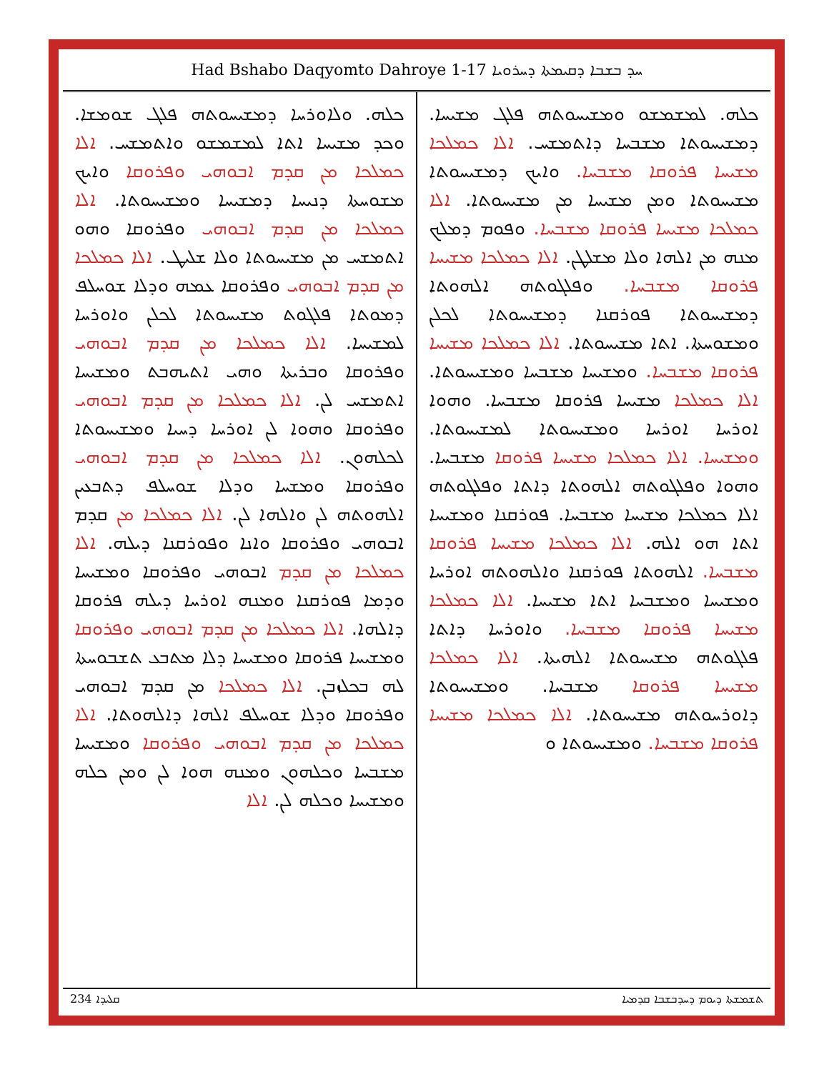Had Bshabo Daqyomto Dahroye 1-17 ܚܕ ܒܫܒܐ ܕܩܝܡܬܐ ܕܚܪܘܝܐ
ܟܠܗ. ܘܠܐܘܪܚܐ ܕܡܫܝܚܘܬܗ ܦܠܓ ܫܘܡܫܐ. ܘܟܕ ܡܫܝܚܐ ܐܬܐ ܠܡܫܡܫܘ ܘܐܬܡܫܚ. ܐܠܐ ܟܡܠܟܐ ܡܢ ܩܕܡ ܐܒܘܗܝ ܘܦܪܘܩܐ ܘܐܝܟ ܡܫܘܚܬܐ ܕܢܝܚܐ ܕܡܫܝܚܐ ܘܡܫܝܚܘܬܐ. ܐܠܐ ܟܡܠܟܐ ܡܢ ܩܕܡ ܐܒܘܗܝ ܘܦܪܘܩܐ ܘܗܘ ܐܬܡܫܚ ܡܢ ܡܫܝܚܘܬܐ ܘܠܐ ܫܠܝܛ. ܐܠܐ ܟܡܠܟܐ ܡܢ ܩܕܡ ܐܒܘܗܝ ܘܦܪܘܩܐ ܥܡܗ ܘܕܠܐ ܫܘܚܠܦ ܕܡܘܬܐ ܦܠܓܘܬ ܡܫܝܚܘܬܐ ܠܟܠܢ ܘܐܘܪܚܐ ܠܡܫܝܚܐ. ܐܠܐ ܟܡܠܟܐ ܡܢ ܩܕܡ ܐܒܘܗܝ ܘܦܪܘܩܐ ܘܒܪܝܬܐ ܘܗܝ ܐܬܝܗܒܬ ܘܡܫܝܚܐ ܐܬܡܫܚ ܠܢ. ܐܠܐ ܟܡܠܟܐ ܡܢ ܩܕܡ ܐܒܘܗܝ ܘܦܪܘܩܐ ܘܗܘܐ ܠܢ ܐܘܪܚܐ ܕܚܝܐ ܘܡܫܝܚܘܬܐ ܠܟܠܗܘܢ. ܐܠܐ ܟܡܠܟܐ ܡܢ ܩܕܡ ܐܒܘܗܝ ܘܦܪܘܩܐ ܘܡܫܚܐ ܘܕܠܐ ܫܘܚܠܦ ܕܬܒܥܝܢ ܐܠܗܘܬܗ ܠܢ ܘܐܠܗܐ ܠܢ. ܐܠܐ ܟܡܠܟܐ ܡܢ ܩܕܡ ܐܒܘܗܝ ܘܦܪܘܩܐ ܘܐܢܐ ܘܦܘܪܩܢܐ ܕܝܠܗ. ܐܠܐ ܟܡܠܟܐ ܡܢ ܩܕܡ ܐܒܘܗܝ ܘܦܪܘܩܐ ܘܡܫܝܚܐ ܘܕܡܐ ܦܘܪܩܢܐ ܘܡܢܗ ܐܘܪܚܐ ܕܝܠܗ ܦܪܘܩܐ ܕܐܠܗܐ. ܐܠܐ ܟܡܠܟܐ ܡܢ ܩܕܡ ܐܒܘܗܝ ܘܦܪܘܩܐ ܘܡܫܝܚܐ ܦܪܘܩܐ ܘܡܫܝܚܐ ܕܠܐ ܡܬܒܥ ܬܫܒܘܚܬܐ ܠܗ ܒܟܠܙܒܢ. ܐܠܐ ܟܡܠܟܐ ܡܢ ܩܕܡ ܐܒܘܗܝ ܘܦܪܘܩܐ ܘܕܠܐ ܫܘܚܠܦ ܐܠܗܐ ܕܐܠܗܘܬܐ. ܐܠܐ ܟܡܠܟܐ ܡܢ ܩܕܡ ܐܒܘܗܝ ܘܦܪܘܩܐ ܘܡܫܝܚܐ ܡܫܒܚܐ ܘܟܠܗܘܢ ܘܡܢܗ ܗܘܐ ܠܢ ܘܡܢ ܟܠܗ ܘܡܫܝܚܐ ܘܟܠܗ ܠܢ. ܐܠܐ
ܟܠܗ. ܠܡܫܡܫܘ ܘܡܫܝܚܘܬܗ ܦܠܓ ܡܫܝܚܐ. ܕܡܫܝܚܘܬܐ ܡܫܒܚܐ ܕܐܬܡܫܚ. ܐܠܐ ܟܡܠܟܐ ܡܫܝܚܐ ܦܪܘܩܐ ܡܫܒܚܐ. ܘܐܝܟ ܕܡܫܝܚܘܬܐ ܡܫܝܚܘܬܐ ܘܡܢ ܡܫܝܚܐ ܡܢ ܡܫܝܚܘܬܐ. ܐܠܐ ܟܡܠܟܐ ܡܫܝܚܐ ܦܪܘܩܐ ܡܫܒܚܐ. ܘܦܘܡ ܕܡܠܟ ܡܢܗ ܡܢ ܐܠܗܐ ܘܠܐ ܡܫܠܛܢ. ܐܠܐ ܟܡܠܟܐ ܡܫܝܚܐ ܦܪܘܩܐ ܡܫܒܚܐ. ܘܦܠܓܘܬܗ ܐܠܗܘܬܐ ܕܡܫܝܚܘܬܐ ܦܘܪܩܢܐ ܕܡܫܝܚܘܬܐ ܠܟܠܢ ܘܡܫܘܚܬܐ. ܐܬܐ ܡܫܝܚܘܬܐ. ܐܠܐ ܟܡܠܟܐ ܡܫܝܚܐ ܦܪܘܩܐ ܡܫܒܚܐ. ܘܡܫܝܚܐ ܡܫܒܚܐ ܘܡܫܝܚܘܬܐ. ܐܠܐ ܟܡܠܟܐ ܡܫܝܚܐ ܦܪܘܩܐ ܡܫܒܚܐ. ܘܗܘܐ ܐܘܪܚܐ ܐܘܪܚܐ ܘܡܫܝܚܘܬܐ ܠܡܫܝܚܘܬܐ. ܘܡܫܝܚܐ. ܐܠܐ ܟܡܠܟܐ ܡܫܝܚܐ ܦܪܘܩܐ ܡܫܒܚܐ. ܘܗܘܐ ܘܦܠܓܘܬܗ ܐܠܗܘܬܐ ܕܐܬܐ ܘܦܠܓܘܬܗ ܐܠܐ ܟܡܠܟܐ ܡܫܝܚܐ ܡܫܒܚܐ. ܦܘܪܩܢܐ ܘܡܫܝܚܐ ܐܬܐ ܗܘ ܐܠܗ. ܐܠܐ ܟܡܠܟܐ ܡܫܝܚܐ ܦܪܘܩܐ ܡܫܒܚܐ. ܐܠܗܘܬܐ ܦܘܪܩܢܐ ܘܐܠܗܘܬܗ ܐܘܪܚܐ ܘܡܫܝܚܐ ܘܡܫܒܚܐ ܐܬܐ ܡܫܝܚܐ. ܐܠܐ ܟܡܠܟܐ ܡܫܝܚܐ ܦܪܘܩܐ ܡܫܒܚܐ. ܘܐܘܪܚܐ ܕܐܬܐ ܦܠܓܘܬܗ ܡܫܝܚܘܬܐ ܐܠܗܝܬܐ. ܐܠܐ ܟܡܠܟܐ ܡܫܝܚܐ ܦܪܘܩܐ ܡܫܒܚܐ. ܘܡܫܝܚܘܬܐ ܕܐܘܪܚܘܬܗ ܡܫܝܚܘܬܐ. ܐܠܐ ܟܡܠܟܐ ܡܫܝܚܐ ܦܪܘܩܐ ܡܫܒܚܐ. ܘܡܫܝܚܘܬܐ ܘ
ܩܠܝܕܐ 234 ܬܫܡܫܬܐ ܕܝܘܡ ܕܚܕܒܫܒܐ ܩܕܡܝܐ